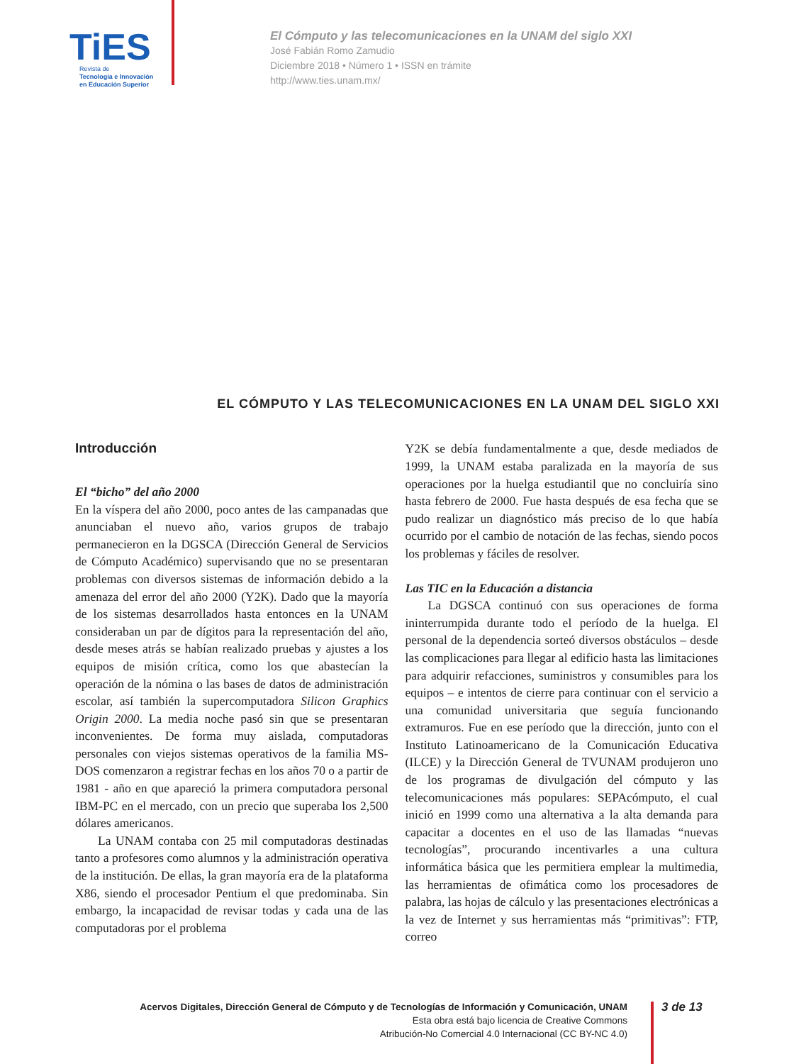TiES
Revista de
Tecnología e Innovación
en Educación Superior
El Cómputo y las telecomunicaciones en la UNAM del siglo XXI
José Fabián Romo Zamudio
Diciembre 2018 • Número 1 • ISSN en trámite
http://www.ties.unam.mx/
EL CÓMPUTO Y LAS TELECOMUNICACIONES EN LA UNAM DEL SIGLO XXI
Introducción
El “bicho” del año 2000
En la víspera del año 2000, poco antes de las campanadas que anunciaban el nuevo año, varios grupos de trabajo permanecieron en la DGSCA (Dirección General de Servicios de Cómputo Académico) supervisando que no se presentaran problemas con diversos sistemas de información debido a la amenaza del error del año 2000 (Y2K). Dado que la mayoría de los sistemas desarrollados hasta entonces en la UNAM consideraban un par de dígitos para la representación del año, desde meses atrás se habían realizado pruebas y ajustes a los equipos de misión crítica, como los que abastecían la operación de la nómina o las bases de datos de administración escolar, así también la supercomputadora Silicon Graphics Origin 2000. La media noche pasó sin que se presentaran inconvenientes. De forma muy aislada, computadoras personales con viejos sistemas operativos de la familia MS-DOS comenzaron a registrar fechas en los años 70 o a partir de 1981 - año en que apareció la primera computadora personal IBM-PC en el mercado, con un precio que superaba los 2,500 dólares americanos.
La UNAM contaba con 25 mil computadoras destinadas tanto a profesores como alumnos y la administración operativa de la institución. De ellas, la gran mayoría era de la plataforma X86, siendo el procesador Pentium el que predominaba. Sin embargo, la incapacidad de revisar todas y cada una de las computadoras por el problema
Y2K se debía fundamentalmente a que, desde mediados de 1999, la UNAM estaba paralizada en la mayoría de sus operaciones por la huelga estudiantil que no concluiría sino hasta febrero de 2000. Fue hasta después de esa fecha que se pudo realizar un diagnóstico más preciso de lo que había ocurrido por el cambio de notación de las fechas, siendo pocos los problemas y fáciles de resolver.
Las TIC en la Educación a distancia
La DGSCA continuó con sus operaciones de forma ininterrumpida durante todo el período de la huelga. El personal de la dependencia sorteó diversos obstáculos – desde las complicaciones para llegar al edificio hasta las limitaciones para adquirir refacciones, suministros y consumibles para los equipos – e intentos de cierre para continuar con el servicio a una comunidad universitaria que seguía funcionando extramuros. Fue en ese período que la dirección, junto con el Instituto Latinoamericano de la Comunicación Educativa (ILCE) y la Dirección General de TVUNAM produjeron uno de los programas de divulgación del cómputo y las telecomunicaciones más populares: SEPAcómputo, el cual inició en 1999 como una alternativa a la alta demanda para capacitar a docentes en el uso de las llamadas “nuevas tecnologías”, procurando incentivarles a una cultura informática básica que les permitiera emplear la multimedia, las herramientas de ofimática como los procesadores de palabra, las hojas de cálculo y las presentaciones electrónicas a la vez de Internet y sus herramientas más “primitivas”: FTP, correo
Acervos Digitales, Dirección General de Cómputo y de Tecnologías de Información y Comunicación, UNAM
Esta obra está bajo licencia de Creative Commons
Atribución-No Comercial 4.0 Internacional (CC BY-NC 4.0)
3 de 13